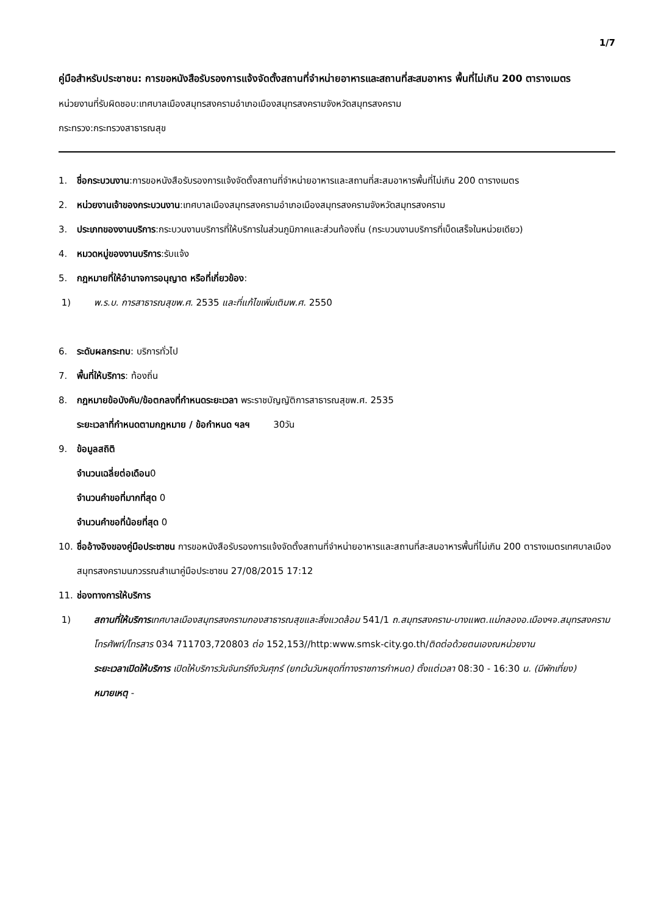1/7
คู่มือสำหรับประชาชน: การขอหนังสือรับรองการแจ้งจัดตั้งสถานที่จำหน่ายอาหารและสถานที่สะสมอาหาร พื้นที่ไม่เกิน 200 ตารางเมตร
หน่วยงานที่รับผิดชอบ:เทศบาลเมืองสมุทรสงครามอำเภอเมืองสมุทรสงครามจังหวัดสมุทรสงคราม
กระทรวง:กระทรวงสาธารณสุข
1. ชื่อกระบวนงาน:การขอหนังสือรับรองการแจ้งจัดตั้งสถานที่จำหน่ายอาหารและสถานที่สะสมอาหารพื้นที่ไม่เกิน 200 ตารางเมตร
2. หน่วยงานเจ้าของกระบวนงาน:เทศบาลเมืองสมุทรสงครามอำเภอเมืองสมุทรสงครามจังหวัดสมุทรสงคราม
3. ประเภทของงานบริการ:กระบวนงานบริการที่ให้บริการในส่วนภูมิภาคและส่วนท้องถิ่น (กระบวนงานบริการที่เบ็ดเสร็จในหน่วยเดียว)
4. หมวดหมู่ของงานบริการ:รับแจ้ง
5. กฎหมายที่ให้อำนาจการอนุญาต หรือที่เกี่ยวข้อง:
1) พ.ร.บ. การสาธารณสุขพ.ศ. 2535 และที่แก้ไขเพิ่มเติมพ.ศ. 2550
6. ระดับผลกระทบ: บริการทั่วไป
7. พื้นที่ให้บริการ: ท้องถิ่น
8. กฎหมายข้อบังคับ/ข้อตกลงที่กำหนดระยะเวลา พระราชบัญญัติการสาธารณสุขพ.ศ. 2535
ระยะเวลาที่กำหนดตามกฎหมาย / ข้อกำหนด ฯลฯ 30วัน
9. ข้อมูลสถิติ
จำนวนเฉลี่ยต่อเดือน0
จำนวนคำขอที่มากที่สุด 0
จำนวนคำขอที่น้อยที่สุด 0
10. ชื่ออ้างอิงของคู่มือประชาชน การขอหนังสือรับรองการแจ้งจัดตั้งสถานที่จำหน่ายอาหารและสถานที่สะสมอาหารพื้นที่ไม่เกิน 200 ตารางเมตรเทศบาลเมืองสมุทรสงครามนภวรรณสำเนาคู่มือประชาชน 27/08/2015 17:12
11. ช่องทางการให้บริการ
1) สถานที่ให้บริการ เทศบาลเมืองสมุทรสงครามกองสาธารณสุขและสิ่งแวดล้อม 541/1 ถ.สมุทรสงคราม-บางแพต.แม่กลองอ.เมืองฯจ.สมุทรสงครามโทรศัพท์/โทรสาร 034 711703,720803 ต่อ 152,153//http:www.smsk-city.go.th/ติดต่อด้วยตนเองณหน่วยงาน
ระยะเวลาเปิดให้บริการ เปิดให้บริการวันจันทร์ถึงวันศุกร์ (ยกเว้นวันหยุดที่ทางราชการกำหนด) ตั้งแต่เวลา 08:30 - 16:30 น. (มีพักเที่ยง)
หมายเหตุ -